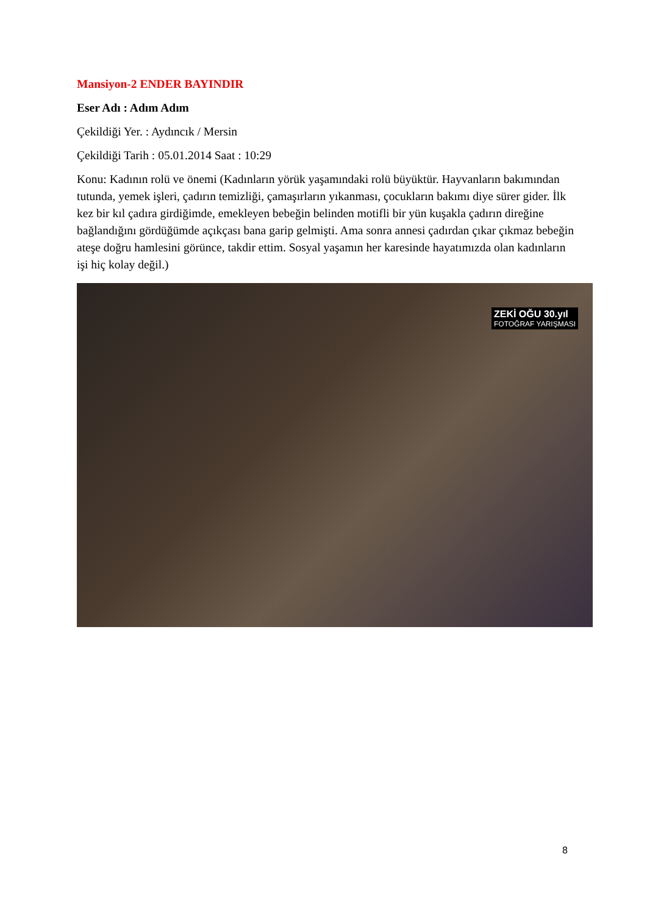Mansiyon-2 ENDER BAYINDIR
Eser Adı : Adım Adım
Çekildiği Yer. : Aydıncık / Mersin
Çekildiği Tarih : 05.01.2014 Saat : 10:29
Konu: Kadının rolü ve önemi (Kadınların yörük yaşamındaki rolü büyüktür. Hayvanların bakımından tutunda, yemek işleri, çadırın temizliği, çamaşırların yıkanması, çocukların bakımı diye sürer gider. İlk kez bir kıl çadıra girdiğimde, emekleyen bebeğin belinden motifli bir yün kuşakla çadırın direğine bağlandığını gördüğümde açıkçası bana garip gelmişti. Ama sonra annesi çadırdan çıkar çıkmaz bebeğin ateşe doğru hamlesini görünce, takdir ettim. Sosyal yaşamın her karesinde hayatımızda olan kadınların işi hiç kolay değil.)
ZEKİ OĞU 30.yıl
FOTOĞRAF YARIŞMASI
8